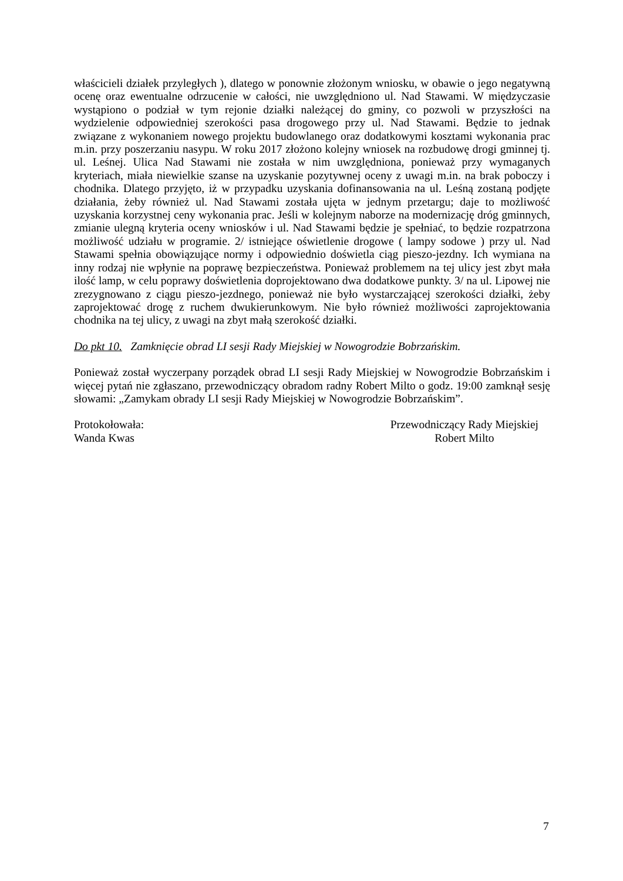właścicieli działek przyległych ), dlatego w ponownie złożonym wniosku, w obawie o jego negatywną ocenę oraz ewentualne odrzucenie w całości, nie uwzględniono ul. Nad Stawami. W międzyczasie wystąpiono o podział w tym rejonie działki należącej do gminy, co pozwoli w przyszłości na wydzielenie odpowiedniej szerokości pasa drogowego przy ul. Nad Stawami. Będzie to jednak związane z wykonaniem nowego projektu budowlanego oraz dodatkowymi kosztami wykonania prac m.in. przy poszerzaniu nasypu. W roku 2017 złożono kolejny wniosek na rozbudowę drogi gminnej tj. ul. Leśnej. Ulica Nad Stawami nie została w nim uwzględniona, ponieważ przy wymaganych kryteriach, miała niewielkie szanse na uzyskanie pozytywnej oceny z uwagi m.in. na brak poboczy i chodnika. Dlatego przyjęto, iż w przypadku uzyskania dofinansowania na ul. Leśną zostaną podjęte działania, żeby również ul. Nad Stawami została ujęta w jednym przetargu; daje to możliwość uzyskania korzystnej ceny wykonania prac. Jeśli w kolejnym naborze na modernizację dróg gminnych, zmianie ulegną kryteria oceny wniosków i ul. Nad Stawami będzie je spełniać, to będzie rozpatrzona możliwość udziału w programie. 2/ istniejące oświetlenie drogowe ( lampy sodowe ) przy ul. Nad Stawami spełnia obowiązujące normy i odpowiednio doświetla ciąg pieszo-jezdny. Ich wymiana na inny rodzaj nie wpłynie na poprawę bezpieczeństwa. Ponieważ problemem na tej ulicy jest zbyt mała ilość lamp, w celu poprawy doświetlenia doprojektowano dwa dodatkowe punkty. 3/ na ul. Lipowej nie zrezygnowano z ciągu pieszo-jezdnego, ponieważ nie było wystarczającej szerokości działki, żeby zaprojektować drogę z ruchem dwukierunkowym. Nie było również możliwości zaprojektowania chodnika na tej ulicy, z uwagi na zbyt małą szerokość działki.
Do pkt 10. Zamknięcie obrad LI sesji Rady Miejskiej w Nowogrodzie Bobrzańskim.
Ponieważ został wyczerpany porządek obrad LI sesji Rady Miejskiej w Nowogrodzie Bobrzańskim i więcej pytań nie zgłaszano, przewodniczący obradom radny Robert Milto o godz. 19:00 zamknął sesję słowami: „Zamykam obrady LI sesji Rady Miejskiej w Nowogrodzie Bobrzańskim”.
Protokołowała:
Wanda Kwas
Przewodniczący Rady Miejskiej
Robert Milto
7